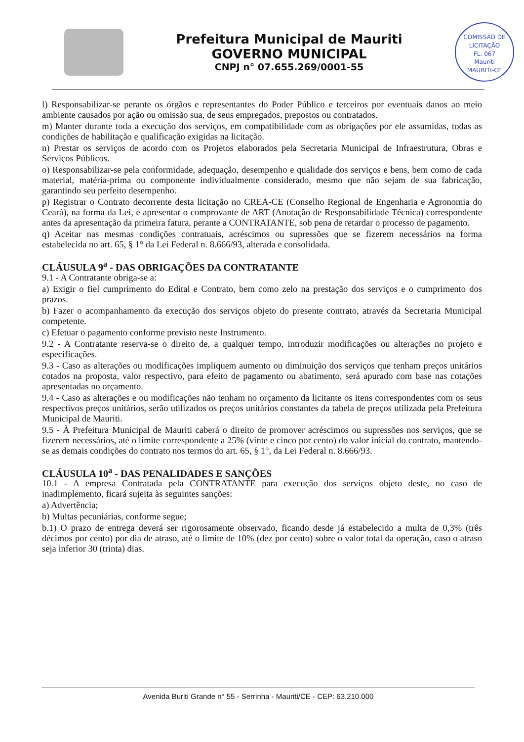Prefeitura Municipal de Mauriti
GOVERNO MUNICIPAL
CNPJ n° 07.655.269/0001-55
COMISSÃO DE LICITAÇÃO
FL. 067
Mauriti
MAURITI-CE
l) Responsabilizar-se perante os órgãos e representantes do Poder Público e terceiros por eventuais danos ao meio ambiente causados por ação ou omissão sua, de seus empregados, prepostos ou contratados.
m) Manter durante toda a execução dos serviços, em compatibilidade com as obrigações por ele assumidas, todas as condições de habilitação e qualificação exigidas na licitação.
n) Prestar os serviços de acordo com os Projetos elaborados pela Secretaria Municipal de Infraestrutura, Obras e Serviços Públicos.
o) Responsabilizar-se pela conformidade, adequação, desempenho e qualidade dos serviços e bens, bem como de cada material, matéria-prima ou componente individualmente considerado, mesmo que não sejam de sua fabricação, garantindo seu perfeito desempenho.
p) Registrar o Contrato decorrente desta licitação no CREA-CE (Conselho Regional de Engenharia e Agronomia do Ceará), na forma da Lei, e apresentar o comprovante de ART (Anotação de Responsabilidade Técnica) correspondente antes da apresentação da primeira fatura, perante a CONTRATANTE, sob pena de retardar o processo de pagamento.
q) Aceitar nas mesmas condições contratuais, acréscimos ou supressões que se fizerem necessários na forma estabelecida no art. 65, § 1° da Lei Federal n. 8.666/93, alterada e consolidada.
CLÁUSULA 9<sup>a</sup> - DAS OBRIGAÇÕES DA CONTRATANTE
9.1 - A Contratante obriga-se a:
a) Exigir o fiel cumprimento do Edital e Contrato, bem como zelo na prestação dos serviços e o cumprimento dos prazos.
b) Fazer o acompanhamento da execução dos serviços objeto do presente contrato, através da Secretaria Municipal competente.
c) Efetuar o pagamento conforme previsto neste Instrumento.
9.2 - A Contratante reserva-se o direito de, a qualquer tempo, introduzir modificações ou alterações no projeto e especificações.
9.3 - Caso as alterações ou modificações impliquem aumento ou diminuição dos serviços que tenham preços unitários cotados na proposta, valor respectivo, para efeito de pagamento ou abatimento, será apurado com base nas cotações apresentadas no orçamento.
9.4 - Caso as alterações e ou modificações não tenham no orçamento da licitante os itens correspondentes com os seus respectivos preços unitários, serão utilizados os preços unitários constantes da tabela de preços utilizada pela Prefeitura Municipal de Mauriti.
9.5 - À Prefeitura Municipal de Mauriti caberá o direito de promover acréscimos ou supressões nos serviços, que se fizerem necessários, até o limite correspondente a 25% (vinte e cinco por cento) do valor inicial do contrato, mantendo-se as demais condições do contrato nos termos do art. 65, § 1°, da Lei Federal n. 8.666/93.
CLÁUSULA 10<sup>a</sup> - DAS PENALIDADES E SANÇÕES
10.1 - A empresa Contratada pela CONTRATANTE para execução dos serviços objeto deste, no caso de inadimplemento, ficará sujeita às seguintes sanções:
a) Advertência;
b) Multas pecuniárias, conforme segue;
b.1) O prazo de entrega deverá ser rigorosamente observado, ficando desde já estabelecido a multa de 0,3% (três décimos por cento) por dia de atraso, até o limite de 10% (dez por cento) sobre o valor total da operação, caso o atraso seja inferior 30 (trinta) dias.
Avenida Buriti Grande n° 55 - Serrinha - Mauriti/CE - CEP: 63.210.000